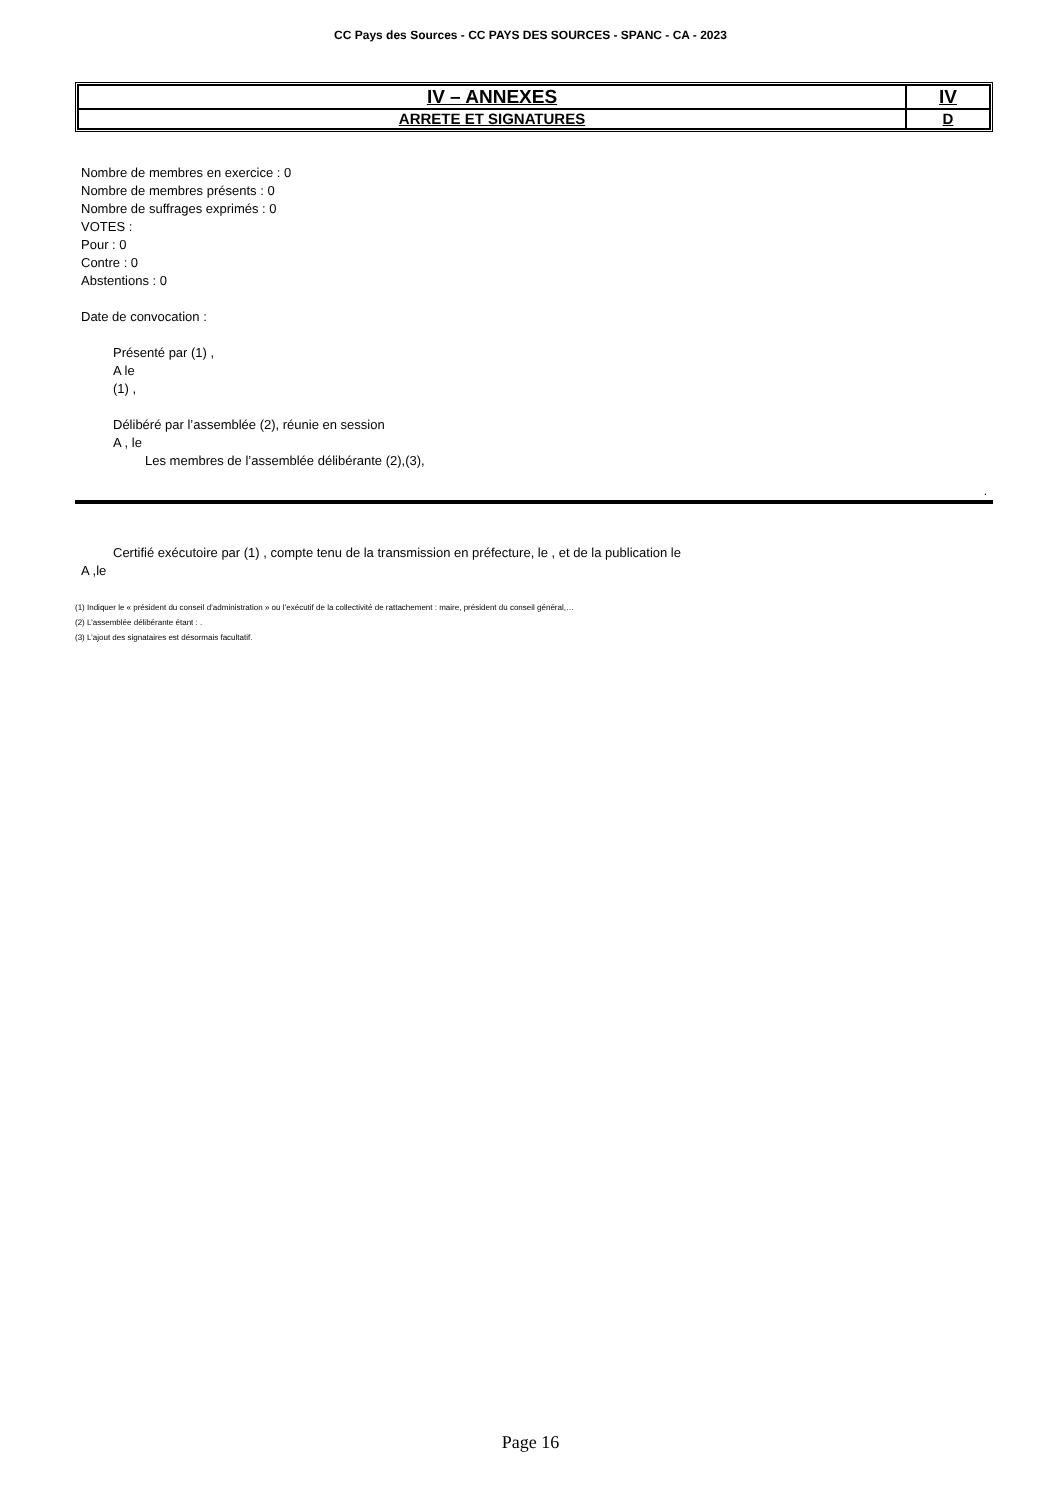CC Pays des Sources - CC PAYS DES SOURCES - SPANC - CA - 2023
| IV – ANNEXES | IV |
| ARRETE ET SIGNATURES | D |
Nombre de membres en exercice : 0
Nombre de membres présents : 0
Nombre de suffrages exprimés : 0
VOTES :
Pour : 0
Contre : 0
Abstentions : 0
Date de convocation :
Présenté par (1) ,
A le
(1) ,
Délibéré par l’assemblée (2), réunie en session
A , le
Les membres de l’assemblée délibérante (2),(3),
.
Certifié exécutoire par (1) , compte tenu de la transmission en préfecture, le , et de la publication le
A ,le
(1) Indiquer le « président du conseil d’administration » ou l’exécutif de la collectivité de rattachement : maire, président du conseil général,…
(2) L’assemblée délibérante étant : .
(3) L’ajout des signataires est désormais facultatif.
Page 16